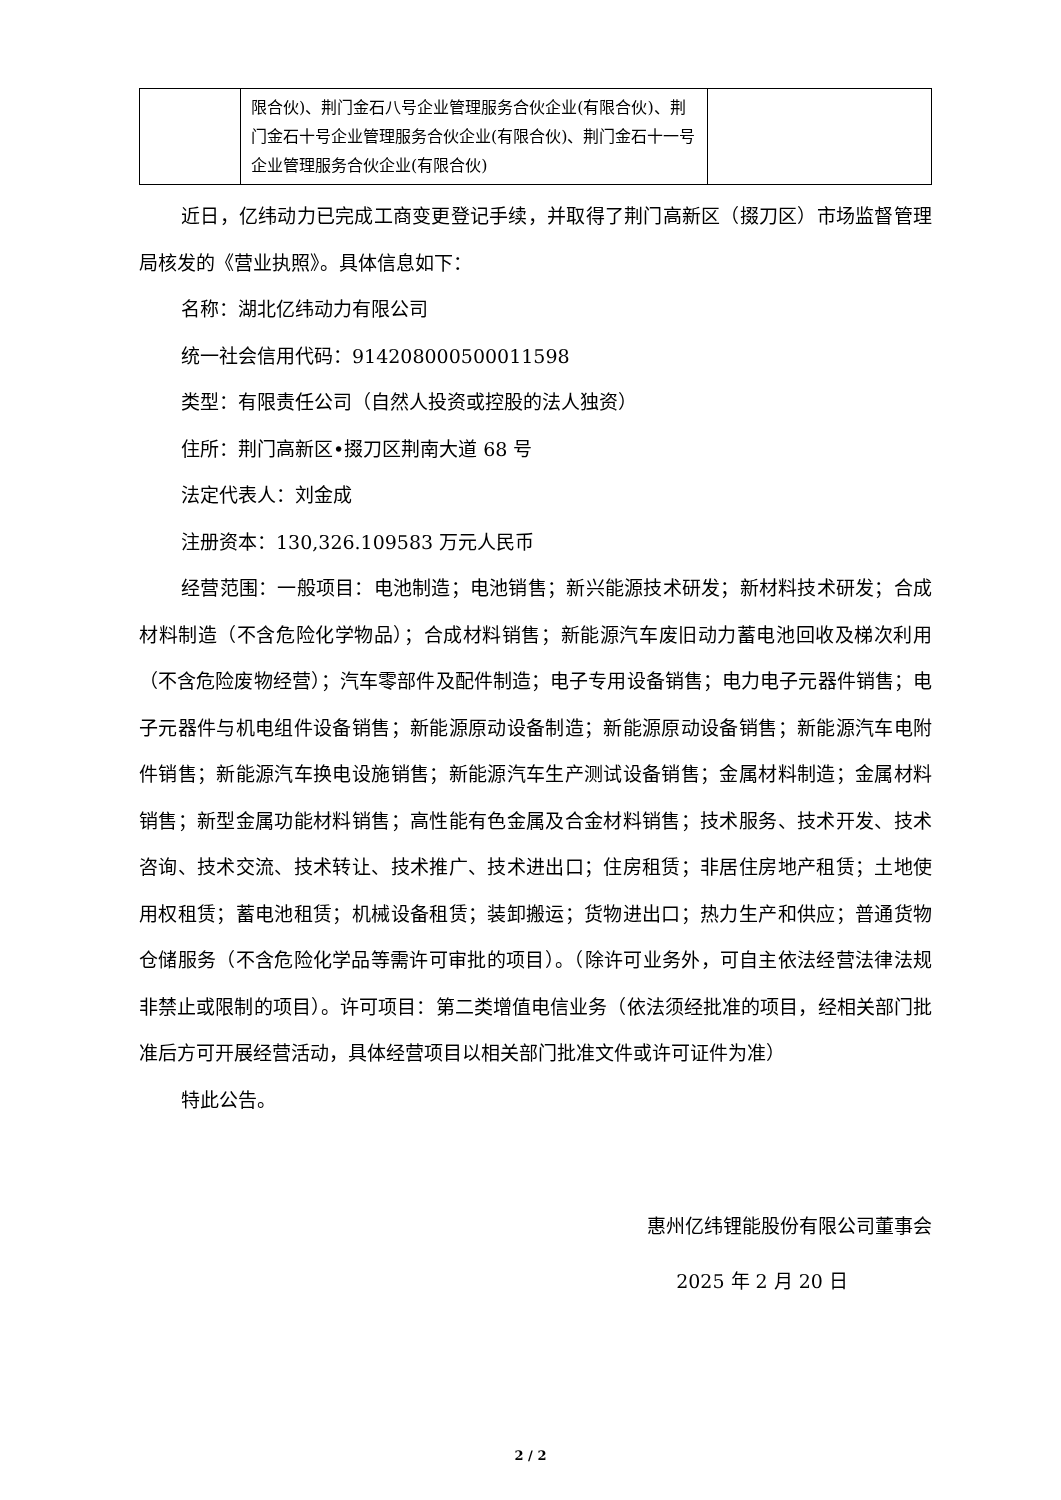| | 限合伙)、荆门金石八号企业管理服务合伙企业(有限合伙)、荆门金石十号企业管理服务合伙企业(有限合伙)、荆门金石十一号企业管理服务合伙企业(有限合伙) | |
近日，亿纬动力已完成工商变更登记手续，并取得了荆门高新区（掇刀区）市场监督管理局核发的《营业执照》。具体信息如下：
名称：湖北亿纬动力有限公司
统一社会信用代码：91420800050001159​8
类型：有限责任公司（自然人投资或控股的法人独资）
住所：荆门高新区•掇刀区荆南大道 68 号
法定代表人：刘金成
注册资本：130,326.109583 万元人民币
经营范围：一般项目：电池制造；电池销售；新兴能源技术研发；新材料技术研发；合成材料制造（不含危险化学物品）；合成材料销售；新能源汽车废旧动力蓄电池回收及梯次利用（不含危险废物经营）；汽车零部件及配件制造；电子专用设备销售；电力电子元器件销售；电子元器件与机电组件设备销售；新能源原动设备制造；新能源原动设备销售；新能源汽车电附件销售；新能源汽车换电设施销售；新能源汽车生产测试设备销售；金属材料制造；金属材料销售；新型金属功能材料销售；高性能有色金属及合金材料销售；技术服务、技术开发、技术咨询、技术交流、技术转让、技术推广、技术进出口；住房租赁；非居住房地产租赁；土地使用权租赁；蓄电池租赁；机械设备租赁；装卸搬运；货物进出口；热力生产和供应；普通货物仓储服务（不含危险化学品等需许可审批的项目）。（除许可业务外，可自主依法经营法律法规非禁止或限制的项目）。许可项目：第二类增值电信业务（依法须经批准的项目，经相关部门批准后方可开展经营活动，具体经营项目以相关部门批准文件或许可证件为准）
特此公告。
惠州亿纬锂能股份有限公司董事会
2025 年 2 月 20 日
2 / 2